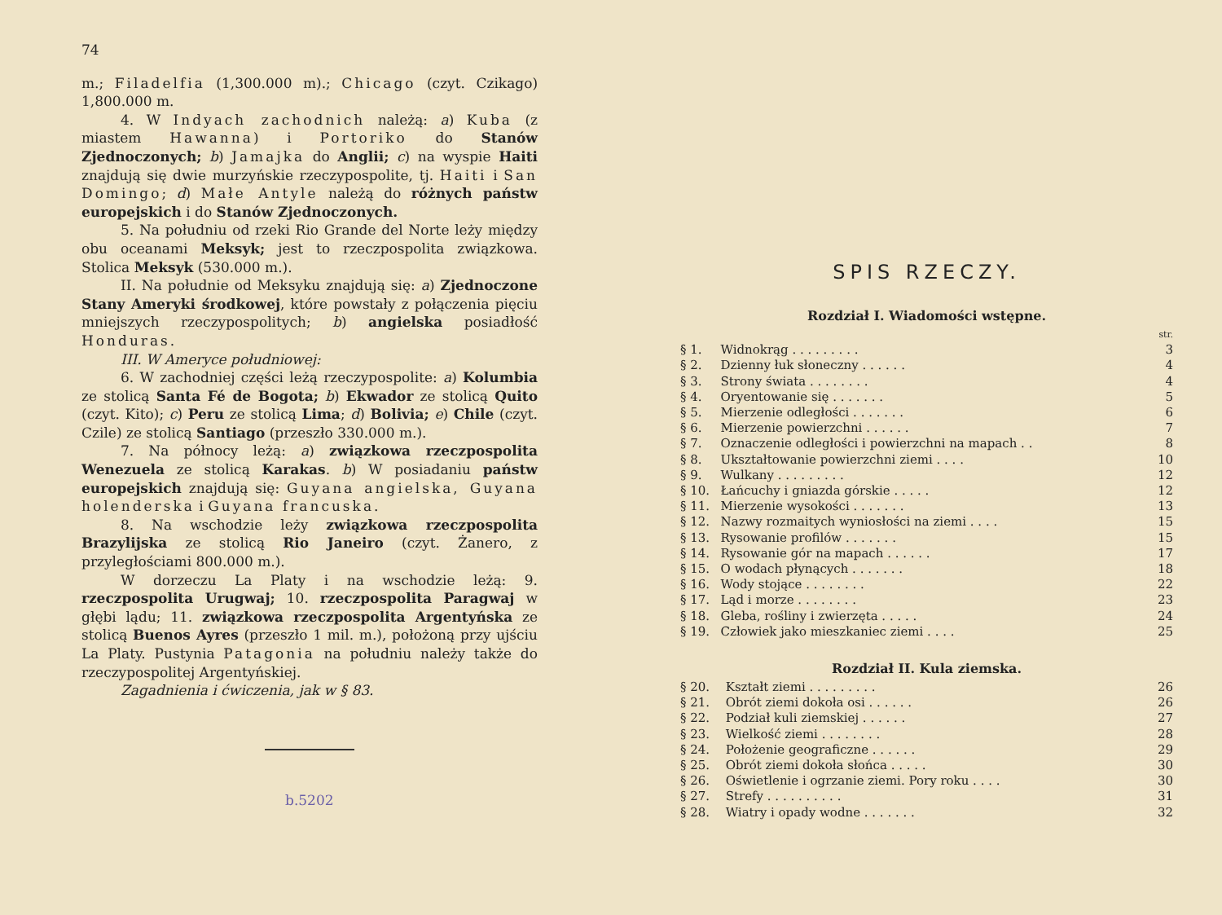74
m.; Filadelfia (1,300.000 m).; Chicago (czyt. Czikago) 1,800.000 m.
4. W Indyach zachodnich należą: a) Kuba (z miastem Hawanna) i Portoriko do Stanów Zjednoczonych; b) Jamajka do Anglii; c) na wyspie Haiti znajdują się dwie murzyńskie rzeczypospolite, tj. Haiti i San Domingo; d) Małe Antyle należą do różnych państw europejskich i do Stanów Zjednoczonych.
5. Na południu od rzeki Rio Grande del Norte leży między obu oceanami Meksyk; jest to rzeczpospolita związkowa. Stolica Meksyk (530.000 m.).
II. Na południe od Meksyku znajdują się: a) Zjednoczone Stany Ameryki środkowej, które powstały z połączenia pięciu mniejszych rzeczypospolitych; b) angielska posiadłość Honduras.
III. W Ameryce południowej:
6. W zachodniej części leżą rzeczypospolite: a) Kolumbia ze stolicą Santa Fé de Bogota; b) Ekwador ze stolicą Quito (czyt. Kito); c) Peru ze stolicą Lima; d) Bolivia; e) Chile (czyt. Czile) ze stolicą Santiago (przeszło 330.000 m.).
7. Na północy leżą: a) związkowa rzeczpospolita Wenezuela ze stolicą Karakas. b) W posiadaniu państw europejskich znajdują się: Guyana angielska, Guyana holenderska i Guyana francuska.
8. Na wschodzie leży związkowa rzeczpospolita Brazylijska ze stolicą Rio Janeiro (czyt. Żanero, z przyległościami 800.000 m.).
W dorzeczu La Platy i na wschodzie leżą: 9. rzeczpospolita Urugwaj; 10. rzeczpospolita Paragwaj w głębi lądu; 11. związkowa rzeczpospolita Argentyńska ze stolicą Buenos Ayres (przeszło 1 mil. m.), położoną przy ujściu La Platy. Pustynia Patagonia na południu należy także do rzeczypospolitej Argentyńskiej.
Zagadnienia i ćwiczenia, jak w § 83.
b.5202
SPIS RZECZY.
Rozdział I. Wiadomości wstępne.
| | | str. |
| § 1. | Widnokrąg . . . . . . . . . | 3 |
| § 2. | Dzienny łuk słoneczny . . . . . . | 4 |
| § 3. | Strony świata . . . . . . . . | 4 |
| § 4. | Oryentowanie się . . . . . . . | 5 |
| § 5. | Mierzenie odległości . . . . . . . | 6 |
| § 6. | Mierzenie powierzchni . . . . . . | 7 |
| § 7. | Oznaczenie odległości i powierzchni na mapach . . | 8 |
| § 8. | Ukształtowanie powierzchni ziemi . . . . | 10 |
| § 9. | Wulkany . . . . . . . . . | 12 |
| § 10. | Łańcuchy i gniazda górskie . . . . . | 12 |
| § 11. | Mierzenie wysokości . . . . . . . | 13 |
| § 12. | Nazwy rozmaitych wyniosłości na ziemi . . . . | 15 |
| § 13. | Rysowanie profilów . . . . . . . | 15 |
| § 14. | Rysowanie gór na mapach . . . . . . | 17 |
| § 15. | O wodach płynących . . . . . . . | 18 |
| § 16. | Wody stojące . . . . . . . . | 22 |
| § 17. | Ląd i morze . . . . . . . . | 23 |
| § 18. | Gleba, rośliny i zwierzęta . . . . . | 24 |
| § 19. | Człowiek jako mieszkaniec ziemi . . . . | 25 |
Rozdział II. Kula ziemska.
| § 20. | Kształt ziemi . . . . . . . . . | 26 |
| § 21. | Obrót ziemi dokoła osi . . . . . . | 26 |
| § 22. | Podział kuli ziemskiej . . . . . . | 27 |
| § 23. | Wielkość ziemi . . . . . . . . | 28 |
| § 24. | Położenie geograficzne . . . . . . | 29 |
| § 25. | Obrót ziemi dokoła słońca . . . . . | 30 |
| § 26. | Oświetlenie i ogrzanie ziemi. Pory roku . . . . | 30 |
| § 27. | Strefy . . . . . . . . . . | 31 |
| § 28. | Wiatry i opady wodne . . . . . . . | 32 |